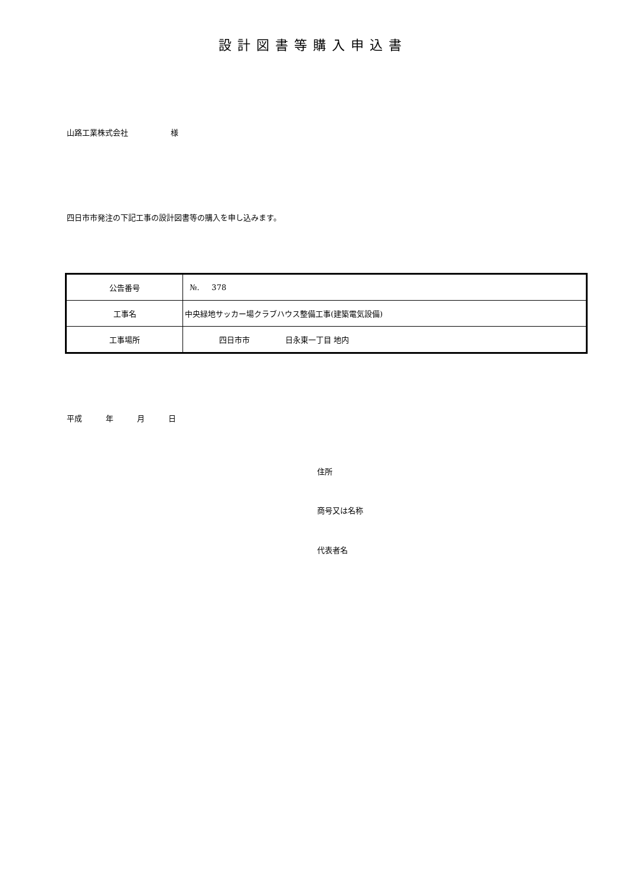設計図書等購入申込書
山路工業株式会社 様
四日市市発注の下記工事の設計図書等の購入を申し込みます。
| 公告番号 | №. 378 |
| 工事名 | 中央緑地サッカー場クラブハウス整備工事(建築電気設備) |
| 工事場所 | 四日市市 日永東一丁目 地内 |
平成 年 月 日
住所
商号又は名称
代表者名